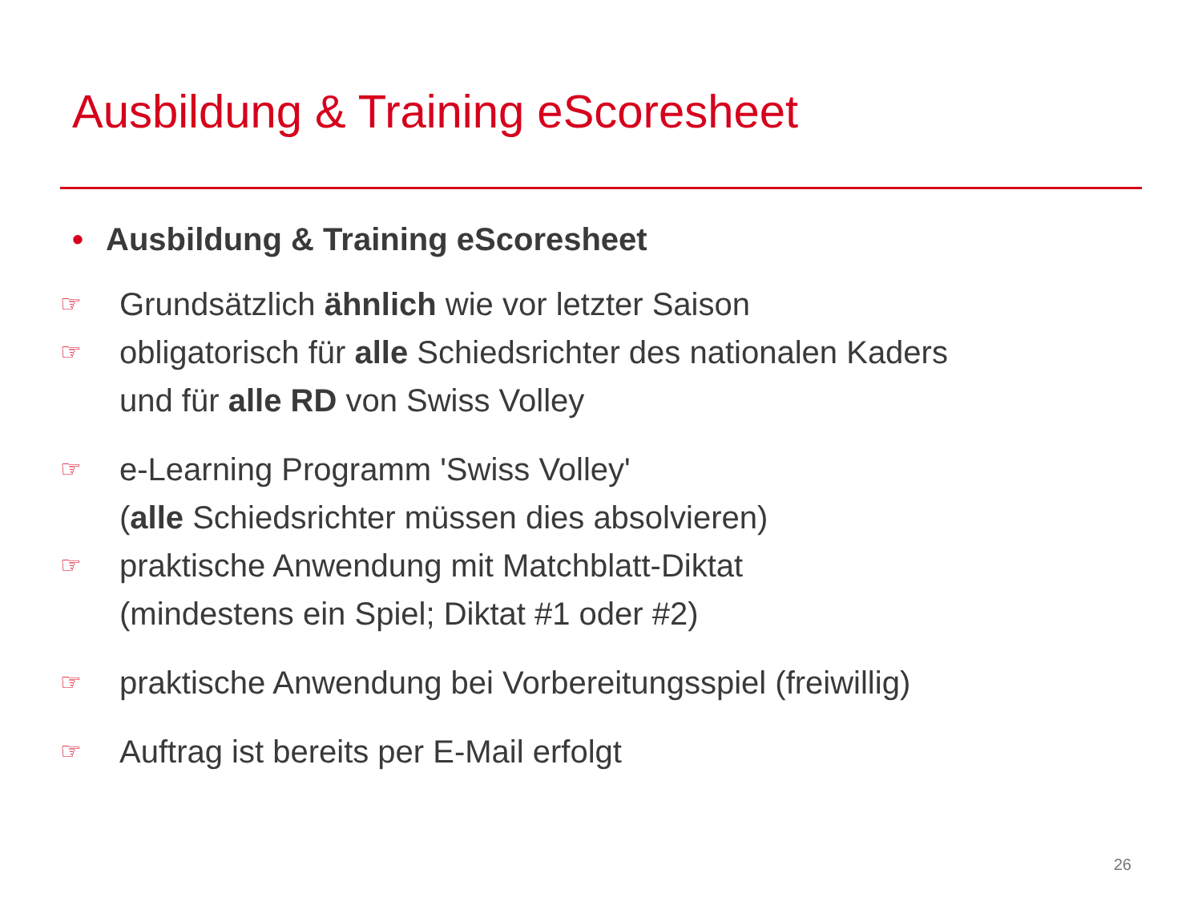Ausbildung & Training eScoresheet
• Ausbildung & Training eScoresheet
☞
Grundsätzlich ähnlich wie vor letzter Saison
☞
obligatorisch für alle Schiedsrichter des nationalen Kaders
und für alle RD von Swiss Volley
☞
e-Learning Programm 'Swiss Volley'
(alle Schiedsrichter müssen dies absolvieren)
☞
praktische Anwendung mit Matchblatt-Diktat
(mindestens ein Spiel; Diktat #1 oder #2)
☞
praktische Anwendung bei Vorbereitungsspiel (freiwillig)
☞
Auftrag ist bereits per E-Mail erfolgt
26